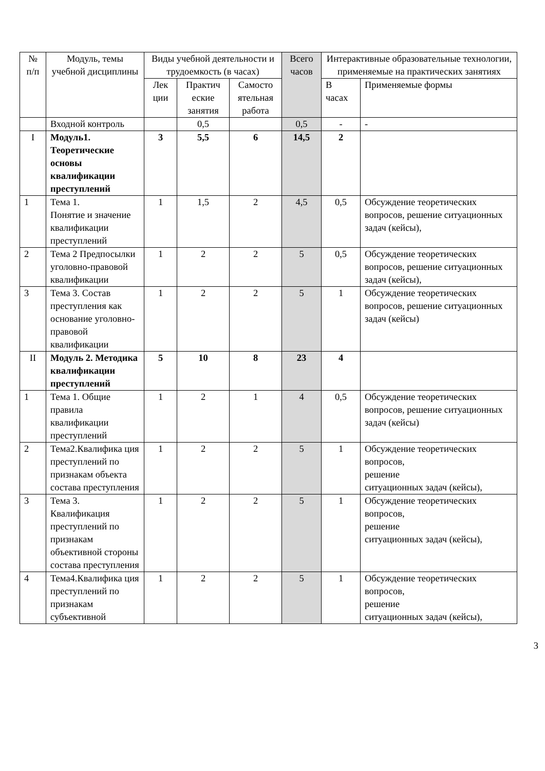| № п/п | Модуль, темы учебной дисциплины | Виды учебной деятельности и трудоемкость (в часах) | | | Всего часов | Интерактивные образовательные технологии, применяемые на практических занятиях | |
| --- | --- | --- | --- | --- | --- | --- | --- |
| | | Лек ции | Практич еские занятия | Самосто ятельная работа | | В часах | Применяемые формы |
| | Входной контроль | | 0,5 | | 0,5 | - | - |
| I | Модуль1. Теоретические основы квалификации преступлений | 3 | 5,5 | 6 | 14,5 | 2 | |
| 1 | Тема 1. Понятие и значение квалификации преступлений | 1 | 1,5 | 2 | 4,5 | 0,5 | Обсуждение теоретических вопросов, решение ситуационных задач (кейсы), |
| 2 | Тема 2 Предпосылки уголовно-правовой квалификации | 1 | 2 | 2 | 5 | 0,5 | Обсуждение теоретических вопросов, решение ситуационных задач (кейсы), |
| 3 | Тема 3. Состав преступления как основание уголовно-правовой квалификации | 1 | 2 | 2 | 5 | 1 | Обсуждение теоретических вопросов, решение ситуационных задач (кейсы) |
| II | Модуль 2. Методика квалификации преступлений | 5 | 10 | 8 | 23 | 4 | |
| 1 | Тема 1. Общие правила квалификации преступлений | 1 | 2 | 1 | 4 | 0,5 | Обсуждение теоретических вопросов, решение ситуационных задач (кейсы) |
| 2 | Тема2.Квалифика ция преступлений по признакам объекта состава преступления | 1 | 2 | 2 | 5 | 1 | Обсуждение теоретических вопросов, решение ситуационных задач (кейсы), |
| 3 | Тема 3. Квалификация преступлений по признакам объективной стороны состава преступления | 1 | 2 | 2 | 5 | 1 | Обсуждение теоретических вопросов, решение ситуационных задач (кейсы), |
| 4 | Тема4.Квалифика ция преступлений по признакам субъективной | 1 | 2 | 2 | 5 | 1 | Обсуждение теоретических вопросов, решение ситуационных задач (кейсы), |
3